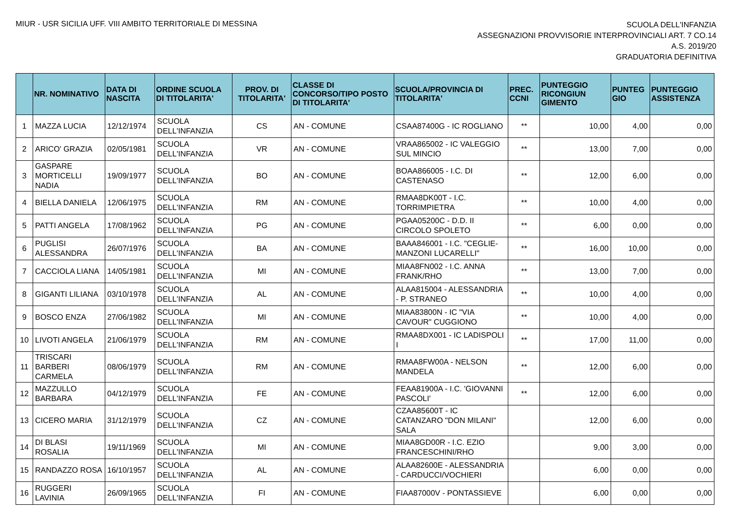MIUR - USR SICILIA UFF. VIII AMBITO TERRITORIALE DI MESSINA
SCUOLA DELL'INFANZIA
ASSEGNAZIONI PROVVISORIE INTERPROVINCIALI ART. 7 CO.14
A.S. 2019/20
GRADUATORIA DEFINITIVA
| | NR. NOMINATIVO | DATA DI NASCITA | ORDINE SCUOLA DI TITOLARITA' | PROV. DI TITOLARITA' | CLASSE DI CONCORSO/TIPO POSTO DI TITOLARITA' | SCUOLA/PROVINCIA DI TITOLARITA' | PREC. CCNI | PUNTEGGIO RICONGIUN GIMENTO | PUNTEG GIO | PUNTEGGIO ASSISTENZA |
| --- | --- | --- | --- | --- | --- | --- | --- | --- | --- | --- |
| 1 | MAZZA LUCIA | 12/12/1974 | SCUOLA DELL'INFANZIA | CS | AN - COMUNE | CSAA87400G - IC ROGLIANO | ** | 10,00 | 4,00 | 0,00 |
| 2 | ARICO' GRAZIA | 02/05/1981 | SCUOLA DELL'INFANZIA | VR | AN - COMUNE | VRAA865002 - IC VALEGGIO SUL MINCIO | ** | 13,00 | 7,00 | 0,00 |
| 3 | GASPARE MORTICELLI NADIA | 19/09/1977 | SCUOLA DELL'INFANZIA | BO | AN - COMUNE | BOAA866005 - I.C. DI CASTENASO | ** | 12,00 | 6,00 | 0,00 |
| 4 | BIELLA DANIELA | 12/06/1975 | SCUOLA DELL'INFANZIA | RM | AN - COMUNE | RMAA8DK00T - I.C. TORRIMPIETRA | ** | 10,00 | 4,00 | 0,00 |
| 5 | PATTI ANGELA | 17/08/1962 | SCUOLA DELL'INFANZIA | PG | AN - COMUNE | PGAA05200C - D.D. II CIRCOLO SPOLETO | ** | 6,00 | 0,00 | 0,00 |
| 6 | PUGLISI ALESSANDRA | 26/07/1976 | SCUOLA DELL'INFANZIA | BA | AN - COMUNE | BAAA846001 - I.C. "CEGLIE-MANZONI LUCARELLI" | ** | 16,00 | 10,00 | 0,00 |
| 7 | CACCIOLA LIANA | 14/05/1981 | SCUOLA DELL'INFANZIA | MI | AN - COMUNE | MIAA8FN002 - I.C. ANNA FRANK/RHO | ** | 13,00 | 7,00 | 0,00 |
| 8 | GIGANTI LILIANA | 03/10/1978 | SCUOLA DELL'INFANZIA | AL | AN - COMUNE | ALAA815004 - ALESSANDRIA - P. STRANEO | ** | 10,00 | 4,00 | 0,00 |
| 9 | BOSCO ENZA | 27/06/1982 | SCUOLA DELL'INFANZIA | MI | AN - COMUNE | MIAA83800N - IC "VIA CAVOUR" CUGGIONO | ** | 10,00 | 4,00 | 0,00 |
| 10 | LIVOTI ANGELA | 21/06/1979 | SCUOLA DELL'INFANZIA | RM | AN - COMUNE | RMAA8DX001 - IC LADISPOLI I | ** | 17,00 | 11,00 | 0,00 |
| 11 | TRISCARI BARBERI CARMELA | 08/06/1979 | SCUOLA DELL'INFANZIA | RM | AN - COMUNE | RMAA8FW00A - NELSON MANDELA | ** | 12,00 | 6,00 | 0,00 |
| 12 | MAZZULLO BARBARA | 04/12/1979 | SCUOLA DELL'INFANZIA | FE | AN - COMUNE | FEAA81900A - I.C. 'GIOVANNI PASCOLI' | ** | 12,00 | 6,00 | 0,00 |
| 13 | CICERO MARIA | 31/12/1979 | SCUOLA DELL'INFANZIA | CZ | AN - COMUNE | CZAA85600T - IC CATANZARO "DON MILANI" SALA | | 12,00 | 6,00 | 0,00 |
| 14 | DI BLASI ROSALIA | 19/11/1969 | SCUOLA DELL'INFANZIA | MI | AN - COMUNE | MIAA8GD00R - I.C. EZIO FRANCESCHINI/RHO | | 9,00 | 3,00 | 0,00 |
| 15 | RANDAZZO ROSA | 16/10/1957 | SCUOLA DELL'INFANZIA | AL | AN - COMUNE | ALAA82600E - ALESSANDRIA - CARDUCCI/VOCHIERI | | 6,00 | 0,00 | 0,00 |
| 16 | RUGGERI LAVINIA | 26/09/1965 | SCUOLA DELL'INFANZIA | FI | AN - COMUNE | FIAA87000V - PONTASSIEVE | | 6,00 | 0,00 | 0,00 |